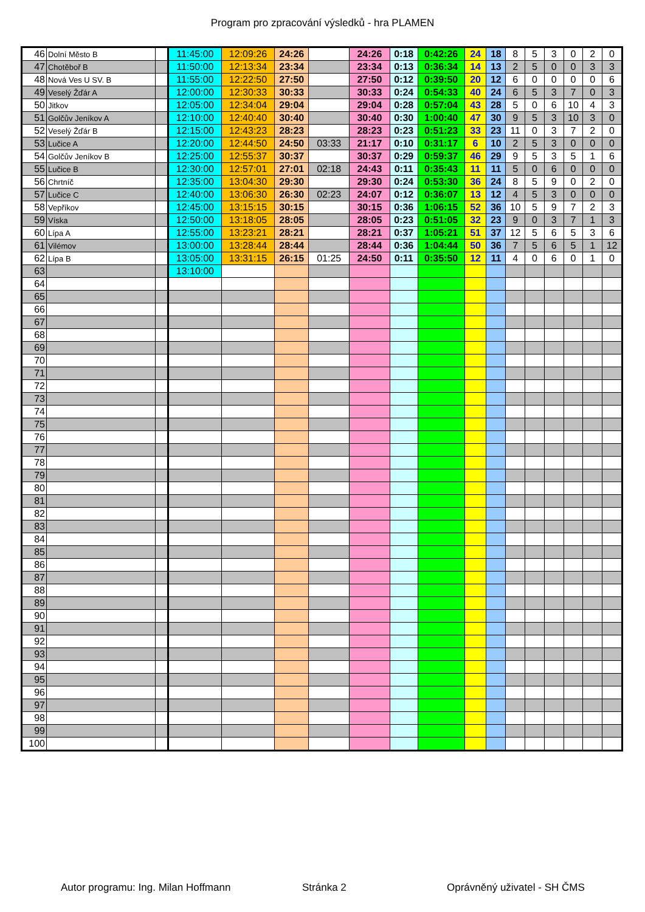Program pro zpracování výsledků - hra PLAMEN
| 46 | Dolní Město B | | 11:45:00 | 12:09:26 | 24:26 | | 24:26 | 0:18 | 0:42:26 | 24 | 18 | 8 | 5 | 3 | 0 | 2 | 0 |
| 47 | Chotěboř B | | 11:50:00 | 12:13:34 | 23:34 | | 23:34 | 0:13 | 0:36:34 | 14 | 13 | 2 | 5 | 0 | 0 | 3 | 3 |
| 48 | Nová Ves U SV. B | | 11:55:00 | 12:22:50 | 27:50 | | 27:50 | 0:12 | 0:39:50 | 20 | 12 | 6 | 0 | 0 | 0 | 0 | 6 |
| 49 | Veselý Žďár A | | 12:00:00 | 12:30:33 | 30:33 | | 30:33 | 0:24 | 0:54:33 | 40 | 24 | 6 | 5 | 3 | 7 | 0 | 3 |
| 50 | Jitkov | | 12:05:00 | 12:34:04 | 29:04 | | 29:04 | 0:28 | 0:57:04 | 43 | 28 | 5 | 0 | 6 | 10 | 4 | 3 |
| 51 | Golčův Jeníkov A | | 12:10:00 | 12:40:40 | 30:40 | | 30:40 | 0:30 | 1:00:40 | 47 | 30 | 9 | 5 | 3 | 10 | 3 | 0 |
| 52 | Veselý Žďár B | | 12:15:00 | 12:43:23 | 28:23 | | 28:23 | 0:23 | 0:51:23 | 33 | 23 | 11 | 0 | 3 | 7 | 2 | 0 |
| 53 | Lučice A | | 12:20:00 | 12:44:50 | 24:50 | 03:33 | 21:17 | 0:10 | 0:31:17 | 6 | 10 | 2 | 5 | 3 | 0 | 0 | 0 |
| 54 | Golčův Jeníkov B | | 12:25:00 | 12:55:37 | 30:37 | | 30:37 | 0:29 | 0:59:37 | 46 | 29 | 9 | 5 | 3 | 5 | 1 | 6 |
| 55 | Lučice B | | 12:30:00 | 12:57:01 | 27:01 | 02:18 | 24:43 | 0:11 | 0:35:43 | 11 | 11 | 5 | 0 | 6 | 0 | 0 | 0 |
| 56 | Chrtníč | | 12:35:00 | 13:04:30 | 29:30 | | 29:30 | 0:24 | 0:53:30 | 36 | 24 | 8 | 5 | 9 | 0 | 2 | 0 |
| 57 | Lučice C | | 12:40:00 | 13:06:30 | 26:30 | 02:23 | 24:07 | 0:12 | 0:36:07 | 13 | 12 | 4 | 5 | 3 | 0 | 0 | 0 |
| 58 | Vepříkov | | 12:45:00 | 13:15:15 | 30:15 | | 30:15 | 0:36 | 1:06:15 | 52 | 36 | 10 | 5 | 9 | 7 | 2 | 3 |
| 59 | Víska | | 12:50:00 | 13:18:05 | 28:05 | | 28:05 | 0:23 | 0:51:05 | 32 | 23 | 9 | 0 | 3 | 7 | 1 | 3 |
| 60 | Lípa A | | 12:55:00 | 13:23:21 | 28:21 | | 28:21 | 0:37 | 1:05:21 | 51 | 37 | 12 | 5 | 6 | 5 | 3 | 6 |
| 61 | Vilémov | | 13:00:00 | 13:28:44 | 28:44 | | 28:44 | 0:36 | 1:04:44 | 50 | 36 | 7 | 5 | 6 | 5 | 1 | 12 |
| 62 | Lípa B | | 13:05:00 | 13:31:15 | 26:15 | 01:25 | 24:50 | 0:11 | 0:35:50 | 12 | 11 | 4 | 0 | 6 | 0 | 1 | 0 |
| 63 | | | 13:10:00 | | | | | | | | | | | | | | |
| 64 | | | | | | | | | | | | | | | | | |
| 65 | | | | | | | | | | | | | | | | | |
| 66 | | | | | | | | | | | | | | | | | |
| 67 | | | | | | | | | | | | | | | | | |
| 68 | | | | | | | | | | | | | | | | | |
| 69 | | | | | | | | | | | | | | | | | |
| 70 | | | | | | | | | | | | | | | | | |
| 71 | | | | | | | | | | | | | | | | | |
| 72 | | | | | | | | | | | | | | | | | |
| 73 | | | | | | | | | | | | | | | | | |
| 74 | | | | | | | | | | | | | | | | | |
| 75 | | | | | | | | | | | | | | | | | |
| 76 | | | | | | | | | | | | | | | | | |
| 77 | | | | | | | | | | | | | | | | | |
| 78 | | | | | | | | | | | | | | | | | |
| 79 | | | | | | | | | | | | | | | | | |
| 80 | | | | | | | | | | | | | | | | | |
| 81 | | | | | | | | | | | | | | | | | |
| 82 | | | | | | | | | | | | | | | | | |
| 83 | | | | | | | | | | | | | | | | | |
| 84 | | | | | | | | | | | | | | | | | |
| 85 | | | | | | | | | | | | | | | | | |
| 86 | | | | | | | | | | | | | | | | | |
| 87 | | | | | | | | | | | | | | | | | |
| 88 | | | | | | | | | | | | | | | | | |
| 89 | | | | | | | | | | | | | | | | | |
| 90 | | | | | | | | | | | | | | | | | |
| 91 | | | | | | | | | | | | | | | | | |
| 92 | | | | | | | | | | | | | | | | | |
| 93 | | | | | | | | | | | | | | | | | |
| 94 | | | | | | | | | | | | | | | | | |
| 95 | | | | | | | | | | | | | | | | | |
| 96 | | | | | | | | | | | | | | | | | |
| 97 | | | | | | | | | | | | | | | | | |
| 98 | | | | | | | | | | | | | | | | | |
| 99 | | | | | | | | | | | | | | | | | |
| 100 | | | | | | | | | | | | | | | | | |
Autor programu: Ing. Milan Hoffmann Stránka 2 Oprávněný uživatel - SH ČMS